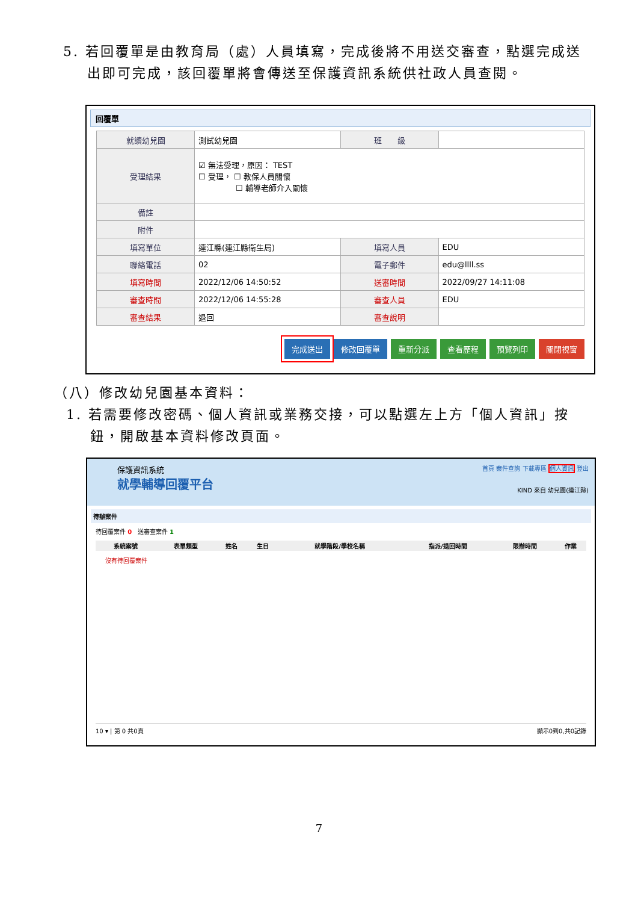5. 若回覆單是由教育局（處）人員填寫，完成後將不用送交審查，點選完成送
出即可完成，該回覆單將會傳送至保護資訊系統供社政人員查閱。
回覆單
| 就讀幼兒園 | 測試幼兒園 | 班 級 | |
| 受理結果 | ☑ 無法受理，原因： TEST ☐ 受理， ☐ 教保人員關懷 ☐ 輔導老師介入關懷 | | |
| 備註 | | | |
| 附件 | | | |
| 填寫單位 | 連江縣(連江縣衛生局) | 填寫人員 | EDU |
| 聯絡電話 | 02 | 電子郵件 | edu@llll.ss |
| 填寫時間 | 2022/12/06 14:50:52 | 送審時間 | 2022/09/27 14:11:08 |
| 審查時間 | 2022/12/06 14:55:28 | 審查人員 | EDU |
| 審查結果 | 退回 | 審查說明 | |
完成送出 修改回覆單 重新分派 查看歷程 預覽列印 關閉視窗
（八）修改幼兒園基本資料：
1. 若需要修改密碼、個人資訊或業務交接，可以點選左上方「個人資訊」按
鈕，開啟基本資料修改頁面。
保護資訊系統
就學輔導回覆平台
首頁 案件查詢 下載專區 個人資訊 登出
KIND 來自 幼兒園(連江縣)
待辦案件
待回覆案件 0 送審查案件 1
| 系統案號 | 表單類型 | 姓名 | 生日 | 就學階段/學校名稱 | 指派/退回時間 | 限辦時間 | 作業 |
| --- | --- | --- | --- | --- | --- | --- | --- |
| 沒有待回覆案件 | | | | | | | |
10 ▾ | 第 0 共0頁 顯示0到0,共0記錄
7